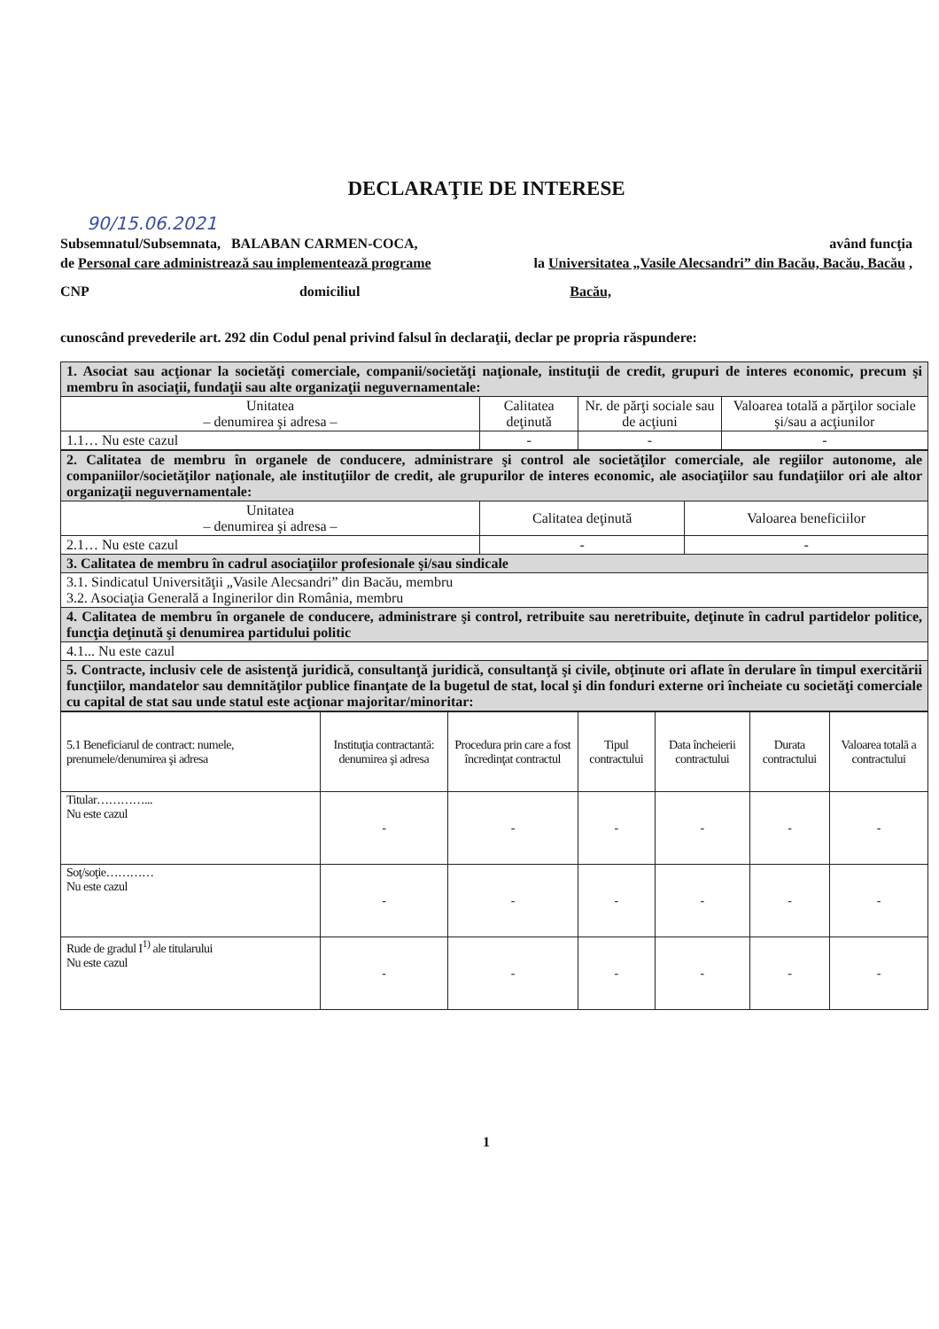DECLARAŢIE DE INTERESE
90/15.06.2021
Subsemnatul/Subsemnata, BALABAN CARMEN-COCA, având funcţia
de Personal care administrează sau implementează programe la Universitatea „Vasile Alecsandri” din Bacău, Bacău, Bacău ,
CNP domiciliul Bacău,
cunoscând prevederile art. 292 din Codul penal privind falsul în declaraţii, declar pe propria răspundere:
| 1. Asociat sau acţionar la societăţi comerciale, companii/societăţi naţionale, instituţii de credit, grupuri de interes economic, precum şi membru în asociaţii, fundaţii sau alte organizaţii neguvernamentale: | | | |
| Unitatea – denumirea şi adresa – | Calitatea deţinută | Nr. de părţi sociale sau de acţiuni | Valoarea totală a părţilor sociale şi/sau a acţiunilor |
| 1.1… Nu este cazul | - | - | - |
| 2. Calitatea de membru în organele de conducere, administrare şi control ale societăţilor comerciale, ale regiilor autonome, ale companiilor/societăţilor naţionale, ale instituţiilor de credit, ale grupurilor de interes economic, ale asociaţiilor sau fundaţiilor ori ale altor organizaţii neguvernamentale: | | |
| Unitatea – denumirea şi adresa – | Calitatea deţinută | Valoarea beneficiilor |
| 2.1… Nu este cazul | - | - |
| 3. Calitatea de membru în cadrul asociaţiilor profesionale şi/sau sindicale | | |
| 3.1. Sindicatul Universităţii „Vasile Alecsandri” din Bacău, membru 3.2. Asociaţia Generală a Inginerilor din România, membru | | |
| 4. Calitatea de membru în organele de conducere, administrare şi control, retribuite sau neretribuite, deţinute în cadrul partidelor politice, funcţia deţinută şi denumirea partidului politic | | |
| 4.1... Nu este cazul | | |
| 5. Contracte, inclusiv cele de asistenţă juridică, consultanţă juridică, consultanţă şi civile, obţinute ori aflate în derulare în timpul exercitării funcţiilor, mandatelor sau demnităţilor publice finanţate de la bugetul de stat, local şi din fonduri externe ori încheiate cu societăţi comerciale cu capital de stat sau unde statul este acţionar majoritar/minoritar: | | |
| 5.1 Beneficiarul de contract: numele, prenumele/denumirea şi adresa | Instituţia contractantă: denumirea şi adresa | Procedura prin care a fost încredinţat contractul | Tipul contractului | Data încheierii contractului | Durata contractului | Valoarea totală a contractului |
| Titular…………... Nu este cazul | - | - | - | - | - | - |
| Soţ/soţie………… Nu este cazul | - | - | - | - | - | - |
| Rude de gradul I<sup>1)</sup> ale titularului Nu este cazul | - | - | - | - | - | - |
1